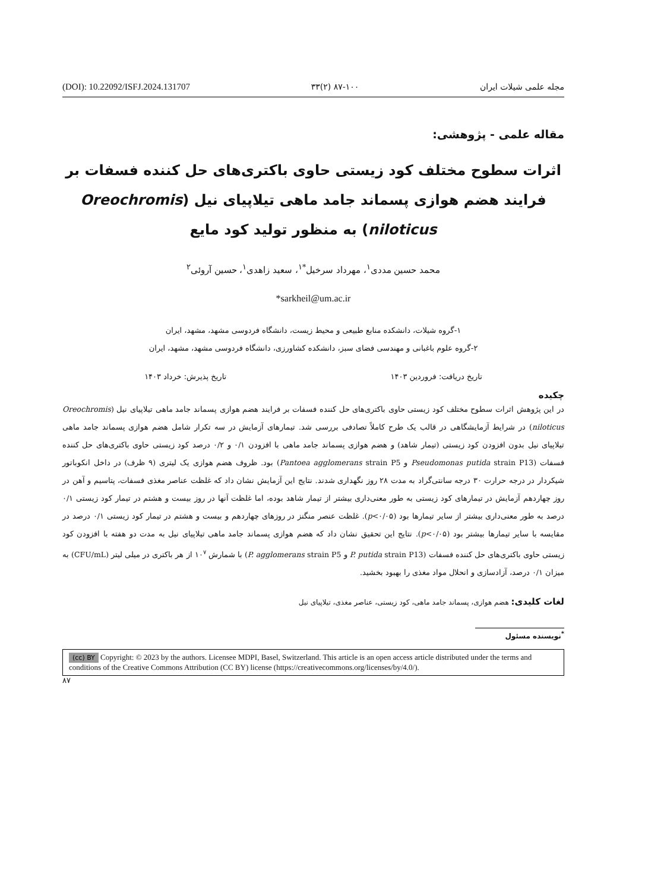(DOI): 10.22092/ISFJ.2024.131707 ۳۳(۲) ۸۷-۱۰۰ مجله علمی شیلات ایران
مقاله علمی - پژوهشی:
اثرات سطوح مختلف کود زیستی حاوی باکتری‌های حل کننده فسفات بر فرایند هضم هوازی پسماند جامد ماهی تیلاپیای نیل (Oreochromis niloticus) به منظور تولید کود مایع
محمد حسین مددی<sup>۱</sup>، مهرداد سرخیل<sup>*۱</sup>، سعید زاهدی<sup>۱</sup>، حسین آروئی<sup>۲</sup>
*sarkheil@um.ac.ir
۱-گروه شیلات، دانشکده منابع طبیعی و محیط زیست، دانشگاه فردوسی مشهد، مشهد، ایران
۲-گروه علوم باغبانی و مهندسی فضای سبز، دانشکده کشاورزی، دانشگاه فردوسی مشهد، مشهد، ایران
تاریخ دریافت: فروردین ۱۴۰۳ تاریخ پذیرش: خرداد ۱۴۰۳
چکیده
در این پژوهش اثرات سطوح مختلف کود زیستی حاوی باکتری‌های حل کننده فسفات بر فرایند هضم هوازی پسماند جامد ماهی تیلاپیای نیل (Oreochromis niloticus) در شرایط آزمایشگاهی در قالب یک طرح کاملاً تصادفی بررسی شد. تیمارهای آزمایش در سه تکرار شامل هضم هوازی پسماند جامد ماهی تیلاپیای نیل بدون افزودن کود زیستی (تیمار شاهد) و هضم هوازی پسماند جامد ماهی با افزودن ۰/۱ و ۰/۲ درصد کود زیستی حاوی باکتری‌های حل کننده فسفات (Pseudomonas putida strain P13 و Pantoea agglomerans strain P5) بود. ظروف هضم هوازی یک لیتری (۹ ظرف) در داخل انکوباتور شیکردار در درجه حرارت ۳۰ درجه سانتی‌گراد به مدت ۲۸ روز نگهداری شدند. نتایج این آزمایش نشان داد که غلظت عناصر مغذی فسفات، پتاسیم و آهن در روز چهاردهم آزمایش در تیمارهای کود زیستی به طور معنی‌داری بیشتر از تیمار شاهد بوده، اما غلظت آنها در روز بیست و هشتم در تیمار کود زیستی ۰/۱ درصد به طور معنی‌داری بیشتر از سایر تیمارها بود (p<۰/۰۵). غلظت عنصر منگنز در روزهای چهاردهم و بیست و هشتم در تیمار کود زیستی ۰/۱ درصد در مقایسه با سایر تیمارها بیشتر بود (p<۰/۰۵). نتایج این تحقیق نشان داد که هضم هوازی پسماند جامد ماهی تیلاپیای نیل به مدت دو هفته با افزودن کود زیستی حاوی باکتری‌های حل کننده فسفات (P. putida strain P13 و P. agglomerans strain P5) با شمارش ۱۰<sup>۷</sup> از هر باکتری در میلی لیتر (CFU/mL) به میزان ۰/۱ درصد، آزادسازی و انحلال مواد مغذی را بهبود بخشید.
لغات کلیدی: هضم هوازی، پسماند جامد ماهی، کود زیستی، عناصر مغذی، تیلاپیای نیل
<sup>*</sup> نویسنده مسئول
(cc) BY Copyright: © 2023 by the authors. Licensee MDPI, Basel, Switzerland. This article is an open access article distributed under the terms and conditions of the Creative Commons Attribution (CC BY) license (https://creativecommons.org/licenses/by/4.0/).
۸۷